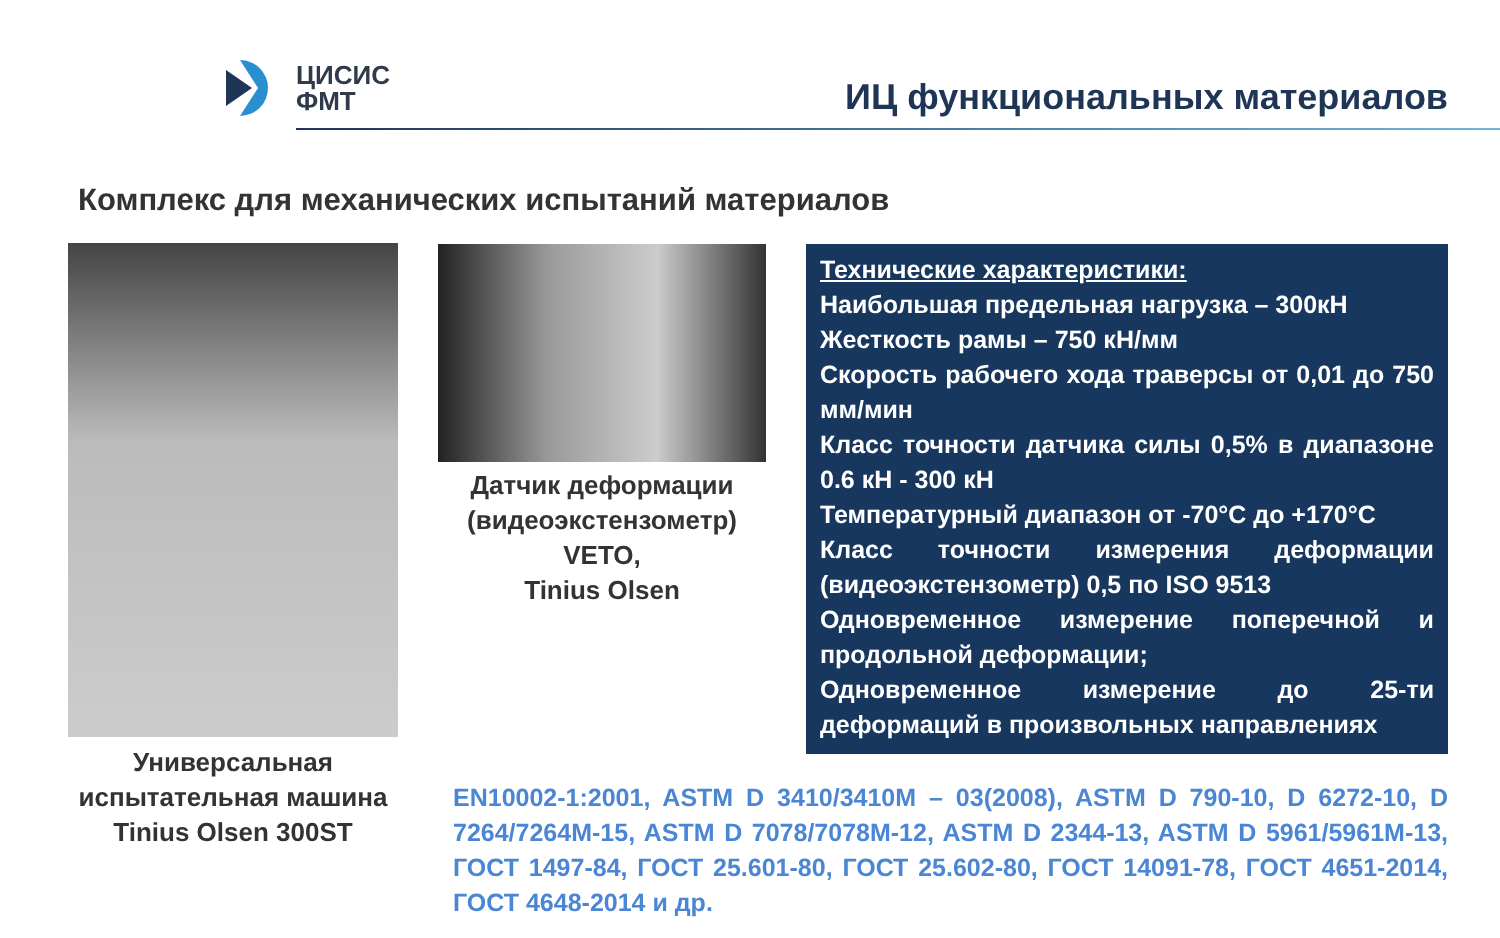ЦИСИС
ФМТ
ИЦ функциональных материалов
Комплекс для механических испытаний материалов
Универсальная испытательная машина Tinius Olsen 300ST
Датчик деформации (видеоэкстензометр) VETO,
Tinius Olsen
Технические характеристики:
Наибольшая предельная нагрузка – 300кН
Жесткость рамы – 750 кН/мм
Скорость рабочего хода траверсы от 0,01 до 750 мм/мин
Класс точности датчика силы 0,5% в диапазоне 0.6 кН - 300 кН
Температурный диапазон от -70°C до +170°C
Класс точности измерения деформации (видеоэкстензометр) 0,5 по ISO 9513
Одновременное измерение поперечной и продольной деформации;
Одновременное измерение до 25-ти деформаций в произвольных направлениях
EN10002-1:2001, ASTM D 3410/3410M – 03(2008), ASTM D 790-10, D 6272-10, D 7264/7264M-15, ASTM D 7078/7078M-12, ASTM D 2344-13, ASTM D 5961/5961M-13, ГОСТ 1497-84, ГОСТ 25.601-80, ГОСТ 25.602-80, ГОСТ 14091-78, ГОСТ 4651-2014, ГОСТ 4648-2014 и др.